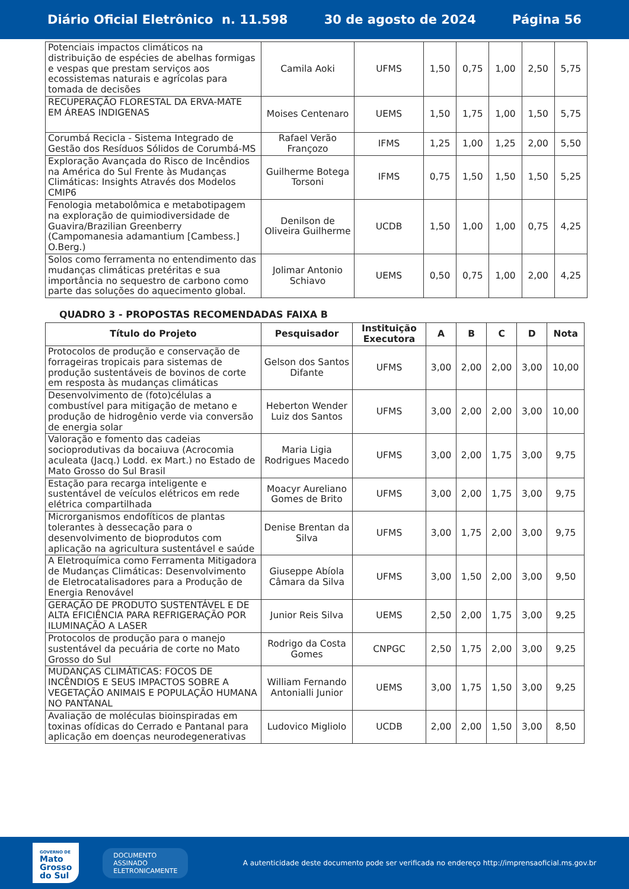Diário Oficial Eletrônico n. 11.598 30 de agosto de 2024 Página 56
| Potenciais impactos climáticos na distribuição de espécies de abelhas formigas e vespas que prestam serviços aos ecossistemas naturais e agrícolas para tomada de decisões | Camila Aoki | UFMS | 1,50 | 0,75 | 1,00 | 2,50 | 5,75 |
| RECUPERAÇÃO FLORESTAL DA ERVA-MATE EM ÁREAS INDIGENAS | Moises Centenaro | UEMS | 1,50 | 1,75 | 1,00 | 1,50 | 5,75 |
| Corumbá Recicla - Sistema Integrado de Gestão dos Resíduos Sólidos de Corumbá-MS | Rafael Verão Françozo | IFMS | 1,25 | 1,00 | 1,25 | 2,00 | 5,50 |
| Exploração Avançada do Risco de Incêndios na América do Sul Frente às Mudanças Climáticas: Insights Através dos Modelos CMIP6 | Guilherme Botega Torsoni | IFMS | 0,75 | 1,50 | 1,50 | 1,50 | 5,25 |
| Fenologia metabolômica e metabotipagem na exploração de quimiodiversidade de Guavira/Brazilian Greenberry (Campomanesia adamantium [Cambess.] O.Berg.) | Denilson de Oliveira Guilherme | UCDB | 1,50 | 1,00 | 1,00 | 0,75 | 4,25 |
| Solos como ferramenta no entendimento das mudanças climáticas pretéritas e sua importância no sequestro de carbono como parte das soluções do aquecimento global. | Jolimar Antonio Schiavo | UEMS | 0,50 | 0,75 | 1,00 | 2,00 | 4,25 |
QUADRO 3 - PROPOSTAS RECOMENDADAS FAIXA B
| Título do Projeto | Pesquisador | Instituição Executora | A | B | C | D | Nota |
| --- | --- | --- | --- | --- | --- | --- | --- |
| Protocolos de produção e conservação de forrageiras tropicais para sistemas de produção sustentáveis de bovinos de corte em resposta às mudanças climáticas | Gelson dos Santos Difante | UFMS | 3,00 | 2,00 | 2,00 | 3,00 | 10,00 |
| Desenvolvimento de (foto)células a combustível para mitigação de metano e produção de hidrogênio verde via conversão de energia solar | Heberton Wender Luiz dos Santos | UFMS | 3,00 | 2,00 | 2,00 | 3,00 | 10,00 |
| Valoração e fomento das cadeias socioprodutivas da bocaiuva (Acrocomia aculeata (Jacq.) Lodd. ex Mart.) no Estado de Mato Grosso do Sul Brasil | Maria Ligia Rodrigues Macedo | UFMS | 3,00 | 2,00 | 1,75 | 3,00 | 9,75 |
| Estação para recarga inteligente e sustentável de veículos elétricos em rede elétrica compartilhada | Moacyr Aureliano Gomes de Brito | UFMS | 3,00 | 2,00 | 1,75 | 3,00 | 9,75 |
| Microrganismos endofíticos de plantas tolerantes à dessecação para o desenvolvimento de bioprodutos com aplicação na agricultura sustentável e saúde | Denise Brentan da Silva | UFMS | 3,00 | 1,75 | 2,00 | 3,00 | 9,75 |
| A Eletroquímica como Ferramenta Mitigadora de Mudanças Climáticas: Desenvolvimento de Eletrocatalisadores para a Produção de Energia Renovável | Giuseppe Abíola Câmara da Silva | UFMS | 3,00 | 1,50 | 2,00 | 3,00 | 9,50 |
| GERAÇÃO DE PRODUTO SUSTENTÁVEL E DE ALTA EFICIÊNCIA PARA REFRIGERAÇÃO POR ILUMINAÇÃO A LASER | Junior Reis Silva | UEMS | 2,50 | 2,00 | 1,75 | 3,00 | 9,25 |
| Protocolos de produção para o manejo sustentável da pecuária de corte no Mato Grosso do Sul | Rodrigo da Costa Gomes | CNPGC | 2,50 | 1,75 | 2,00 | 3,00 | 9,25 |
| MUDANÇAS CLIMÁTICAS: FOCOS DE INCÊNDIOS E SEUS IMPACTOS SOBRE A VEGETAÇÃO ANIMAIS E POPULAÇÃO HUMANA NO PANTANAL | William Fernando Antonialli Junior | UEMS | 3,00 | 1,75 | 1,50 | 3,00 | 9,25 |
| Avaliação de moléculas bioinspiradas em toxinas ofídicas do Cerrado e Pantanal para aplicação em doenças neurodegenerativas | Ludovico Migliolo | UCDB | 2,00 | 2,00 | 1,50 | 3,00 | 8,50 |
GOVERNO DE
Mato
Grosso
do Sul
DOCUMENTO
ASSINADO
ELETRONICAMENTE
A autenticidade deste documento pode ser verificada no endereço http://imprensaoficial.ms.gov.br